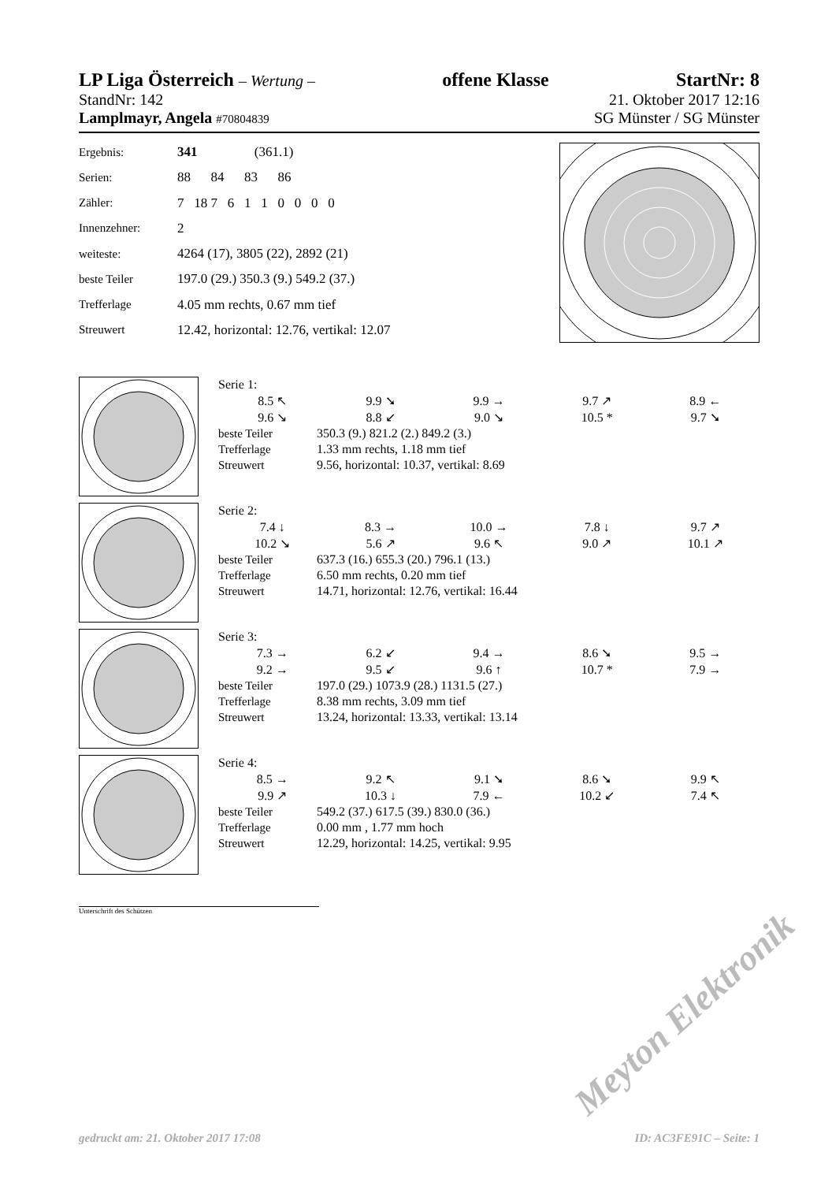LP Liga Österreich – Wertung – offene Klasse StartNr: 8
StandNr: 142 21. Oktober 2017 12:16
Lamplmayr, Angela #70804839 SG Münster / SG Münster
| Ergebnis: | 341 (361.1) |
| Serien: | 88 84 83 86 |
| Zähler: | 7 18 7 6 1 1 0 0 0 0 |
| Innenzehner: | 2 |
| weiteste: | 4264 (17), 3805 (22), 2892 (21) |
| beste Teiler | 197.0 (29.) 350.3 (9.) 549.2 (37.) |
| Trefferlage | 4.05 mm rechts, 0.67 mm tief |
| Streuwert | 12.42, horizontal: 12.76, vertikal: 12.07 |
| Serie 1: | | | | |
| 8.5 ↖ | 9.9 ➘ | 9.9 → | 9.7 ↗ | 8.9 ← |
| 9.6 ↘ | 8.8 ↙ | 9.0 ↘ | 10.5 * | 9.7 ➘ |
| beste Teiler | 350.3 (9.) 821.2 (2.) 849.2 (3.) |
| Trefferlage | 1.33 mm rechts, 1.18 mm tief |
| Streuwert | 9.56, horizontal: 10.37, vertikal: 8.69 |
| Serie 2: | | | | |
| 7.4 ↓ | 8.3 → | 10.0 → | 7.8 ↓ | 9.7 ↗ |
| 10.2 ↘ | 5.6 ↗ | 9.6 ↖ | 9.0 ↗ | 10.1 ↗ |
| beste Teiler | 637.3 (16.) 655.3 (20.) 796.1 (13.) |
| Trefferlage | 6.50 mm rechts, 0.20 mm tief |
| Streuwert | 14.71, horizontal: 12.76, vertikal: 16.44 |
| Serie 3: | | | | |
| 7.3 → | 6.2 ↙ | 9.4 → | 8.6 ➘ | 9.5 → |
| 9.2 → | 9.5 ↙ | 9.6 ↑ | 10.7 * | 7.9 → |
| beste Teiler | 197.0 (29.) 1073.9 (28.) 1131.5 (27.) |
| Trefferlage | 8.38 mm rechts, 3.09 mm tief |
| Streuwert | 13.24, horizontal: 13.33, vertikal: 13.14 |
| Serie 4: | | | | |
| 8.5 → | 9.2 ↖ | 9.1 ➘ | 8.6 ➘ | 9.9 ↖ |
| 9.9 ↗ | 10.3 ↓ | 7.9 ← | 10.2 ↙ | 7.4 ↖ |
| beste Teiler | 549.2 (37.) 617.5 (39.) 830.0 (36.) |
| Trefferlage | 0.00 mm , 1.77 mm hoch |
| Streuwert | 12.29, horizontal: 14.25, vertikal: 9.95 |
Unterschrift des Schützen
Meyton Elektronik
gedruckt am: 21. Oktober 2017 17:08 ID: AC3FE91C – Seite: 1